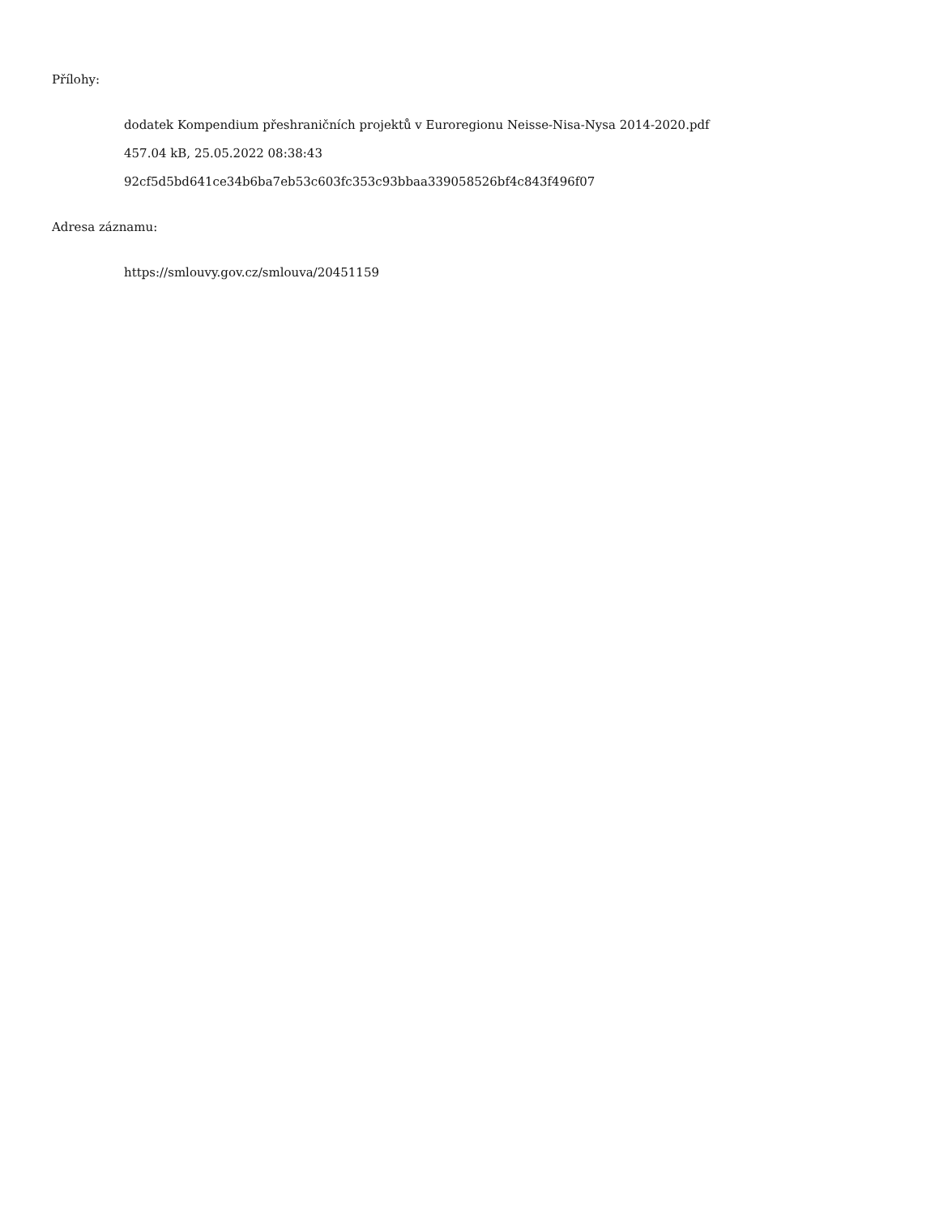Přílohy:
dodatek Kompendium přeshraničních projektů v Euroregionu Neisse-Nisa-Nysa 2014-2020.pdf
457.04 kB, 25.05.2022 08:38:43
92cf5d5bd641ce34b6ba7eb53c603fc353c93bbaa339058526bf4c843f496f07
Adresa záznamu:
https://smlouvy.gov.cz/smlouva/20451159